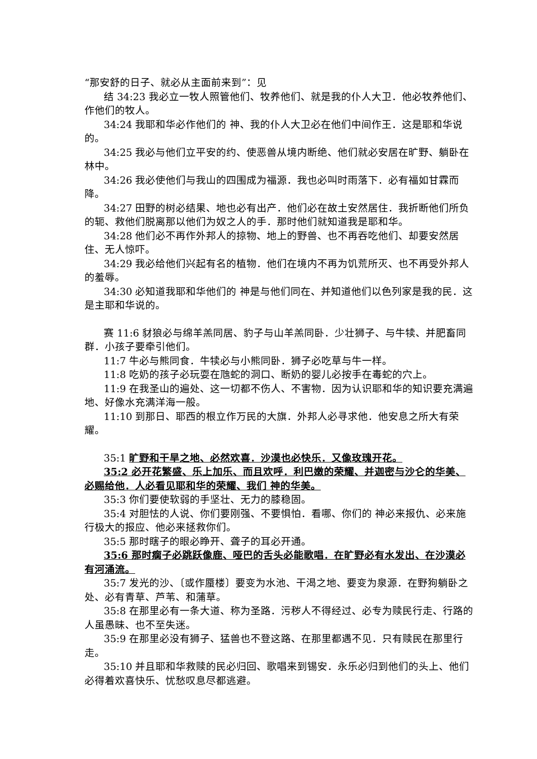“那安舒的日子、就必从主面前来到”：见
结 34:23 我必立一牧人照管他们、牧养他们、就是我的仆人大卫．他必牧养他们、作他们的牧人。
34:24 我耶和华必作他们的 神、我的仆人大卫必在他们中间作王．这是耶和华说的。
34:25 我必与他们立平安的约、使恶兽从境内断绝、他们就必安居在旷野、躺卧在林中。
34:26 我必使他们与我山的四围成为福源．我也必叫时雨落下．必有福如甘霖而降。
34:27 田野的树必结果、地也必有出产．他们必在故土安然居住．我折断他们所负的轭、救他们脱离那以他们为奴之人的手．那时他们就知道我是耶和华。
34:28 他们必不再作外邦人的掠物、地上的野兽、也不再吞吃他们、却要安然居住、无人惊吓。
34:29 我必给他们兴起有名的植物．他们在境内不再为饥荒所灭、也不再受外邦人的羞辱。
34:30 必知道我耶和华他们的 神是与他们同在、并知道他们以色列家是我的民．这是主耶和华说的。
赛 11:6 豺狼必与绵羊羔同居、豹子与山羊羔同卧．少壮狮子、与牛犊、并肥畜同群．小孩子要牵引他们。
11:7 牛必与熊同食．牛犊必与小熊同卧．狮子必吃草与牛一样。
11:8 吃奶的孩子必玩耍在虺蛇的洞口、断奶的婴儿必按手在毒蛇的穴上。
11:9 在我圣山的遍处、这一切都不伤人、不害物．因为认识耶和华的知识要充满遍地、好像水充满洋海一般。
11:10 到那日、耶西的根立作万民的大旗．外邦人必寻求他．他安息之所大有荣耀。
35:1 旷野和干旱之地、必然欢喜．沙漠也必快乐．又像玫瑰开花。
35:2 必开花繁盛、乐上加乐、而且欢呼．利巴嫩的荣耀、并迦密与沙仑的华美、必赐给他．人必看见耶和华的荣耀、我们 神的华美。
35:3 你们要使软弱的手坚壮、无力的膝稳固。
35:4 对胆怯的人说、你们要刚强、不要惧怕．看哪、你们的 神必来报仇、必来施行极大的报应、他必来拯救你们。
35:5 那时瞎子的眼必睁开、聋子的耳必开通。
35:6 那时瘸子必跳跃像鹿、哑巴的舌头必能歌唱．在旷野必有水发出、在沙漠必有河涌流。
35:7 发光的沙、〔或作蜃楼〕要变为水池、干渴之地、要变为泉源．在野狗躺卧之处、必有青草、芦苇、和蒲草。
35:8 在那里必有一条大道、称为圣路．污秽人不得经过、必专为赎民行走、行路的人虽愚昧、也不至失迷。
35:9 在那里必没有狮子、猛兽也不登这路、在那里都遇不见．只有赎民在那里行走。
35:10 并且耶和华救赎的民必归回、歌唱来到锡安．永乐必归到他们的头上、他们必得着欢喜快乐、忧愁叹息尽都逃避。